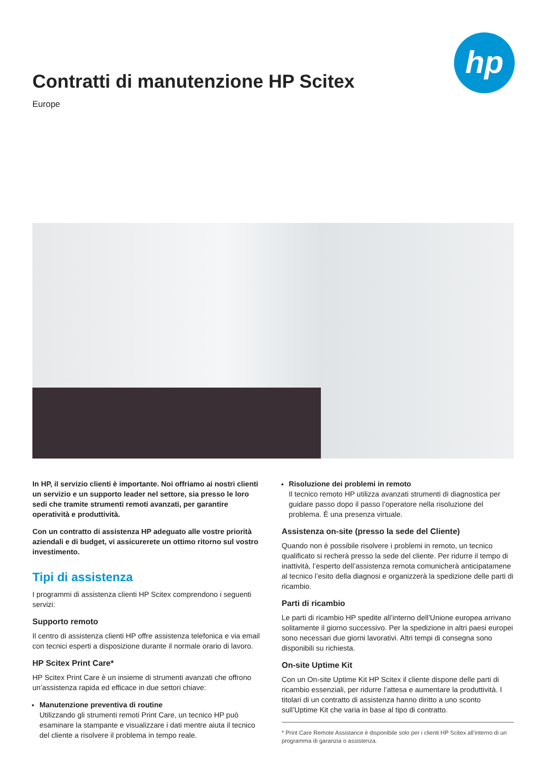Contratti di manutenzione HP Scitex
Europe
hp
In HP, il servizio clienti è importante. Noi offriamo ai nostri clienti un servizio e un supporto leader nel settore, sia presso le loro sedi che tramite strumenti remoti avanzati, per garantire operatività e produttività.
Con un contratto di assistenza HP adeguato alle vostre priorità aziendali e di budget, vi assicurerete un ottimo ritorno sul vostro investimento.
Tipi di assistenza
I programmi di assistenza clienti HP Scitex comprendono i seguenti servizi:
Supporto remoto
Il centro di assistenza clienti HP offre assistenza telefonica e via email con tecnici esperti a disposizione durante il normale orario di lavoro.
HP Scitex Print Care*
HP Scitex Print Care è un insieme di strumenti avanzati che offrono un’assistenza rapida ed efficace in due settori chiave:
Manutenzione preventiva di routine
Utilizzando gli strumenti remoti Print Care, un tecnico HP può esaminare la stampante e visualizzare i dati mentre aiuta il tecnico del cliente a risolvere il problema in tempo reale.
Risoluzione dei problemi in remoto
Il tecnico remoto HP utilizza avanzati strumenti di diagnostica per guidare passo dopo il passo l’operatore nella risoluzione del problema. È una presenza virtuale.
Assistenza on-site (presso la sede del Cliente)
Quando non è possibile risolvere i problemi in remoto, un tecnico qualificato si recherà presso la sede del cliente. Per ridurre il tempo di inattività, l’esperto dell’assistenza remota comunicherà anticipatamene al tecnico l’esito della diagnosi e organizzerà la spedizione delle parti di ricambio.
Parti di ricambio
Le parti di ricambio HP spedite all’interno dell’Unione europea arrivano solitamente il giorno successivo. Per la spedizione in altri paesi europei sono necessari due giorni lavorativi. Altri tempi di consegna sono disponibili su richiesta.
On-site Uptime Kit
Con un On-site Uptime Kit HP Scitex il cliente dispone delle parti di ricambio essenziali, per ridurre l’attesa e aumentare la produttività. I titolari di un contratto di assistenza hanno diritto a uno sconto sull’Uptime Kit che varia in base al tipo di contratto.
* Print Care Remote Assistance è disponibile solo per i clienti HP Scitex all’interno di un programma di garanzia o assistenza.